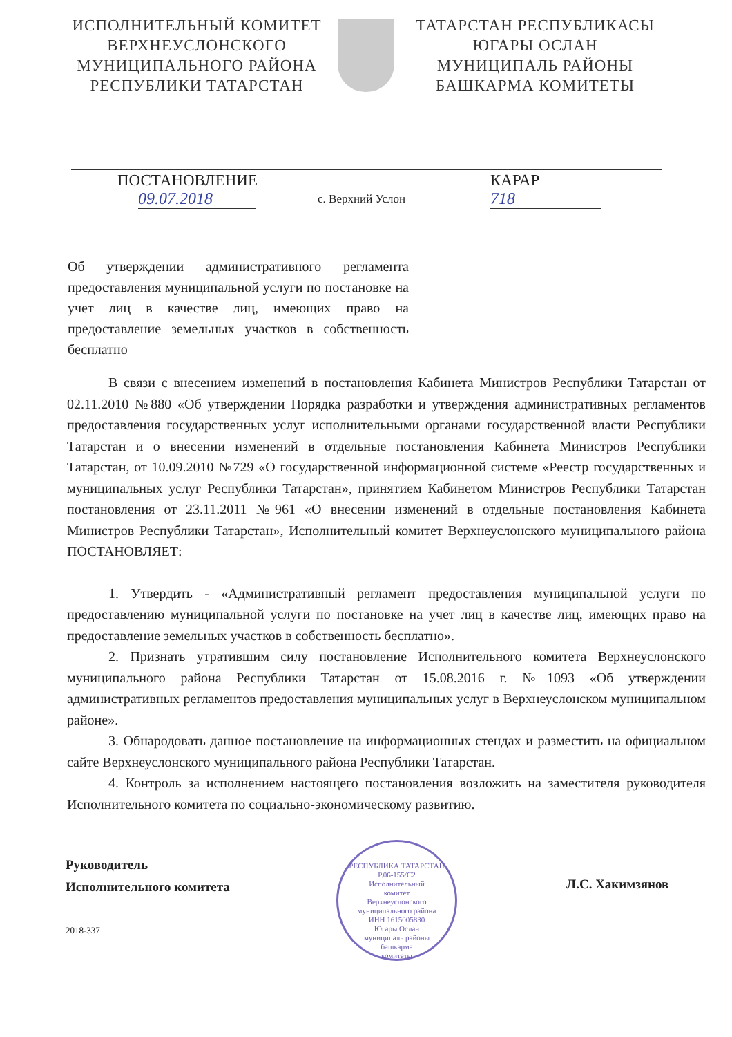ИСПОЛНИТЕЛЬНЫЙ КОМИТЕТ
ВЕРХНЕУСЛОНСКОГО
МУНИЦИПАЛЬНОГО РАЙОНА
РЕСПУБЛИКИ ТАТАРСТАН
ТАТАРСТАН РЕСПУБЛИКАСЫ
ЮГАРЫ ОСЛАН
МУНИЦИПАЛЬ РАЙОНЫ
БАШКАРМА КОМИТЕТЫ
ПОСТАНОВЛЕНИЕ
09.07.2018
КАРАР
718
с. Верхний Услон
Об утверждении административного регламента предоставления муниципальной услуги по постановке на учет лиц в качестве лиц, имеющих право на предоставление земельных участков в собственность бесплатно
В связи с внесением изменений в постановления Кабинета Министров Республики Татарстан от 02.11.2010 №880 «Об утверждении Порядка разработки и утверждения административных регламентов предоставления государственных услуг исполнительными органами государственной власти Республики Татарстан и о внесении изменений в отдельные постановления Кабинета Министров Республики Татарстан, от 10.09.2010 №729 «О государственной информационной системе «Реестр государственных и муниципальных услуг Республики Татарстан», принятием Кабинетом Министров Республики Татарстан постановления от 23.11.2011 №961 «О внесении изменений в отдельные постановления Кабинета Министров Республики Татарстан», Исполнительный комитет Верхнеуслонского муниципального района ПОСТАНОВЛЯЕТ:
1. Утвердить - «Административный регламент предоставления муниципальной услуги по предоставлению муниципальной услуги по постановке на учет лиц в качестве лиц, имеющих право на предоставление земельных участков в собственность бесплатно».
2. Признать утратившим силу постановление Исполнительного комитета Верхнеуслонского муниципального района Республики Татарстан от 15.08.2016 г. №1093 «Об утверждении административных регламентов предоставления муниципальных услуг в Верхнеуслонском муниципальном районе».
3. Обнародовать данное постановление на информационных стендах и разместить на официальном сайте Верхнеуслонского муниципального района Республики Татарстан.
4. Контроль за исполнением настоящего постановления возложить на заместителя руководителя Исполнительного комитета по социально-экономическому развитию.
Руководитель
Исполнительного комитета
РЕСПУБЛИКА ТАТАРСТАН
Р.06-155/С2
Исполнительный
комитет
Верхнеуслонского
муниципального района
ИНН 1615005830
Югары Ослан
муниципаль районы
башкарма
комитеты
Л.С. Хакимзянов
2018-337